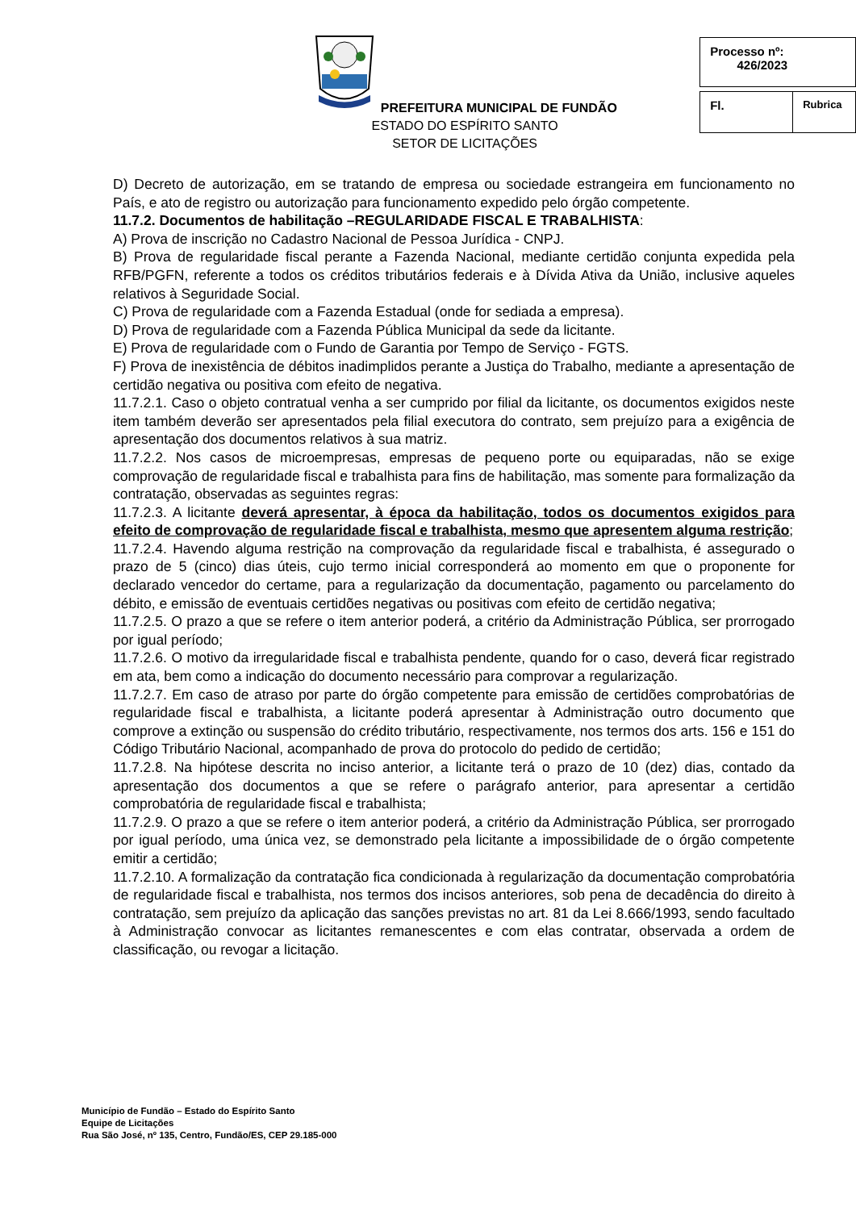PREFEITURA MUNICIPAL DE FUNDÃO
ESTADO DO ESPÍRITO SANTO
SETOR DE LICITAÇÕES
| Processo nº: 426/2023 |
| Fl. | Rubrica |
D) Decreto de autorização, em se tratando de empresa ou sociedade estrangeira em funcionamento no País, e ato de registro ou autorização para funcionamento expedido pelo órgão competente.
11.7.2. Documentos de habilitação –REGULARIDADE FISCAL E TRABALHISTA:
A) Prova de inscrição no Cadastro Nacional de Pessoa Jurídica - CNPJ.
B) Prova de regularidade fiscal perante a Fazenda Nacional, mediante certidão conjunta expedida pela RFB/PGFN, referente a todos os créditos tributários federais e à Dívida Ativa da União, inclusive aqueles relativos à Seguridade Social.
C) Prova de regularidade com a Fazenda Estadual (onde for sediada a empresa).
D) Prova de regularidade com a Fazenda Pública Municipal da sede da licitante.
E) Prova de regularidade com o Fundo de Garantia por Tempo de Serviço - FGTS.
F) Prova de inexistência de débitos inadimplidos perante a Justiça do Trabalho, mediante a apresentação de certidão negativa ou positiva com efeito de negativa.
11.7.2.1. Caso o objeto contratual venha a ser cumprido por filial da licitante, os documentos exigidos neste item também deverão ser apresentados pela filial executora do contrato, sem prejuízo para a exigência de apresentação dos documentos relativos à sua matriz.
11.7.2.2. Nos casos de microempresas, empresas de pequeno porte ou equiparadas, não se exige comprovação de regularidade fiscal e trabalhista para fins de habilitação, mas somente para formalização da contratação, observadas as seguintes regras:
11.7.2.3. A licitante deverá apresentar, à época da habilitação, todos os documentos exigidos para efeito de comprovação de regularidade fiscal e trabalhista, mesmo que apresentem alguma restrição;
11.7.2.4. Havendo alguma restrição na comprovação da regularidade fiscal e trabalhista, é assegurado o prazo de 5 (cinco) dias úteis, cujo termo inicial corresponderá ao momento em que o proponente for declarado vencedor do certame, para a regularização da documentação, pagamento ou parcelamento do débito, e emissão de eventuais certidões negativas ou positivas com efeito de certidão negativa;
11.7.2.5. O prazo a que se refere o item anterior poderá, a critério da Administração Pública, ser prorrogado por igual período;
11.7.2.6. O motivo da irregularidade fiscal e trabalhista pendente, quando for o caso, deverá ficar registrado em ata, bem como a indicação do documento necessário para comprovar a regularização.
11.7.2.7. Em caso de atraso por parte do órgão competente para emissão de certidões comprobatórias de regularidade fiscal e trabalhista, a licitante poderá apresentar à Administração outro documento que comprove a extinção ou suspensão do crédito tributário, respectivamente, nos termos dos arts. 156 e 151 do Código Tributário Nacional, acompanhado de prova do protocolo do pedido de certidão;
11.7.2.8. Na hipótese descrita no inciso anterior, a licitante terá o prazo de 10 (dez) dias, contado da apresentação dos documentos a que se refere o parágrafo anterior, para apresentar a certidão comprobatória de regularidade fiscal e trabalhista;
11.7.2.9. O prazo a que se refere o item anterior poderá, a critério da Administração Pública, ser prorrogado por igual período, uma única vez, se demonstrado pela licitante a impossibilidade de o órgão competente emitir a certidão;
11.7.2.10. A formalização da contratação fica condicionada à regularização da documentação comprobatória de regularidade fiscal e trabalhista, nos termos dos incisos anteriores, sob pena de decadência do direito à contratação, sem prejuízo da aplicação das sanções previstas no art. 81 da Lei 8.666/1993, sendo facultado à Administração convocar as licitantes remanescentes e com elas contratar, observada a ordem de classificação, ou revogar a licitação.
Município de Fundão – Estado do Espírito Santo
Equipe de Licitações
Rua São José, nº 135, Centro, Fundão/ES, CEP 29.185-000